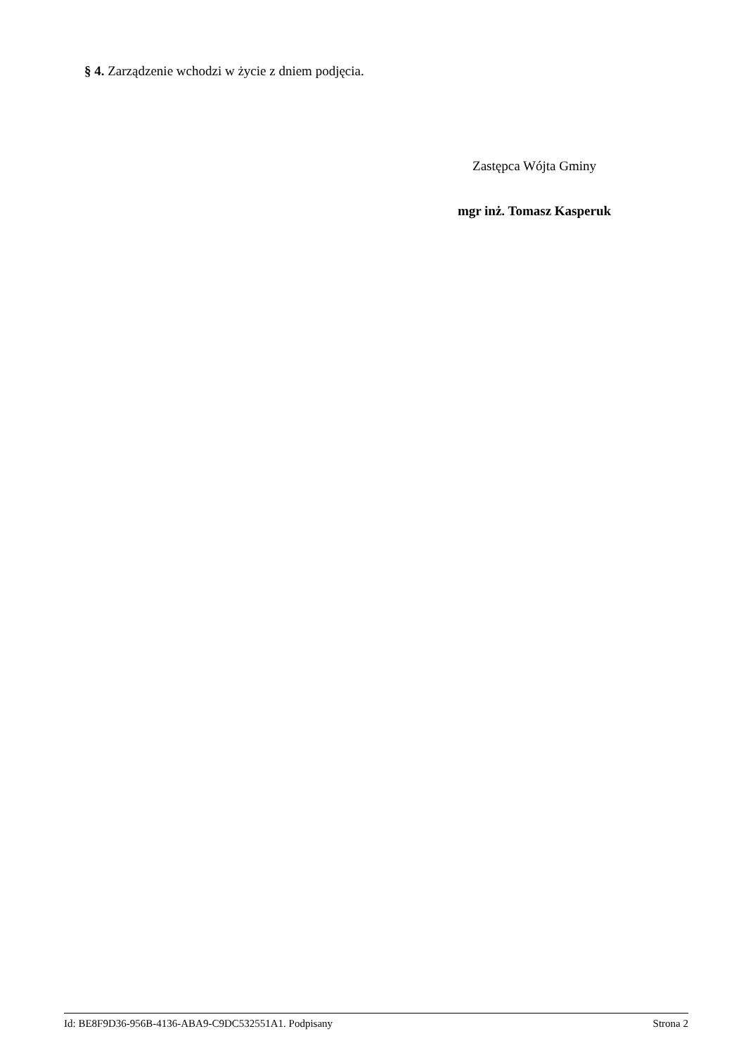§ 4. Zarządzenie wchodzi w życie z dniem podjęcia.
Zastępca Wójta Gminy
mgr inż. Tomasz Kasperuk
Id: BE8F9D36-956B-4136-ABA9-C9DC532551A1. Podpisany Strona 2